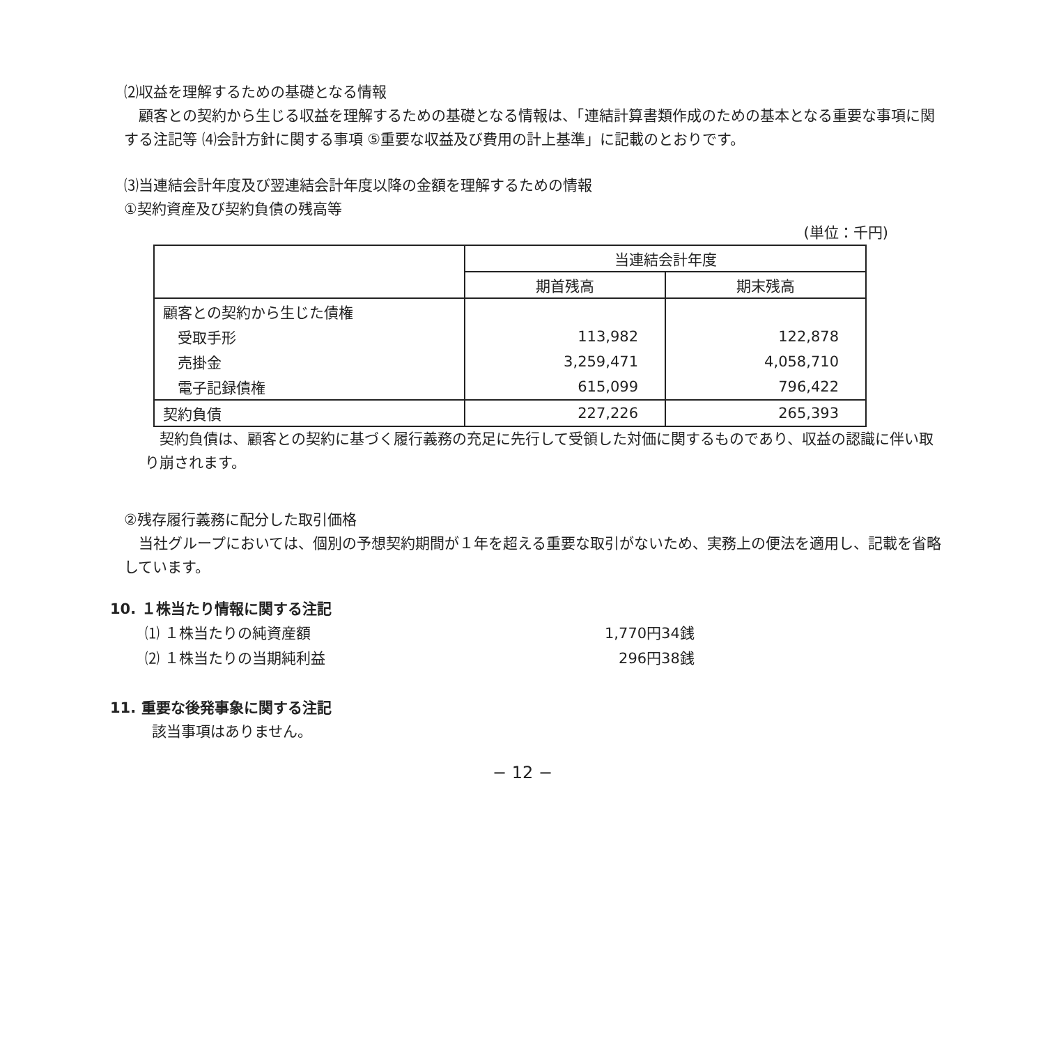⑵収益を理解するための基礎となる情報
顧客との契約から生じる収益を理解するための基礎となる情報は、「連結計算書類作成のための基本となる重要な事項に関する注記等 ⑷会計方針に関する事項 ⑤重要な収益及び費用の計上基準」に記載のとおりです。
⑶当連結会計年度及び翌連結会計年度以降の金額を理解するための情報
①契約資産及び契約負債の残高等
(単位：千円)
| | 当連結会計年度 | |
| --- | --- | --- |
| | 期首残高 | 期末残高 |
| 顧客との契約から生じた債権 | | |
| 受取手形 | 113,982 | 122,878 |
| 売掛金 | 3,259,471 | 4,058,710 |
| 電子記録債権 | 615,099 | 796,422 |
| 契約負債 | 227,226 | 265,393 |
契約負債は、顧客との契約に基づく履行義務の充足に先行して受領した対価に関するものであり、収益の認識に伴い取り崩されます。
②残存履行義務に配分した取引価格
当社グループにおいては、個別の予想契約期間が１年を超える重要な取引がないため、実務上の便法を適用し、記載を省略しています。
10. １株当たり情報に関する注記
⑴ １株当たりの純資産額 1,770円34銭
⑵ １株当たりの当期純利益 296円38銭
11. 重要な後発事象に関する注記
該当事項はありません。
− 12 −